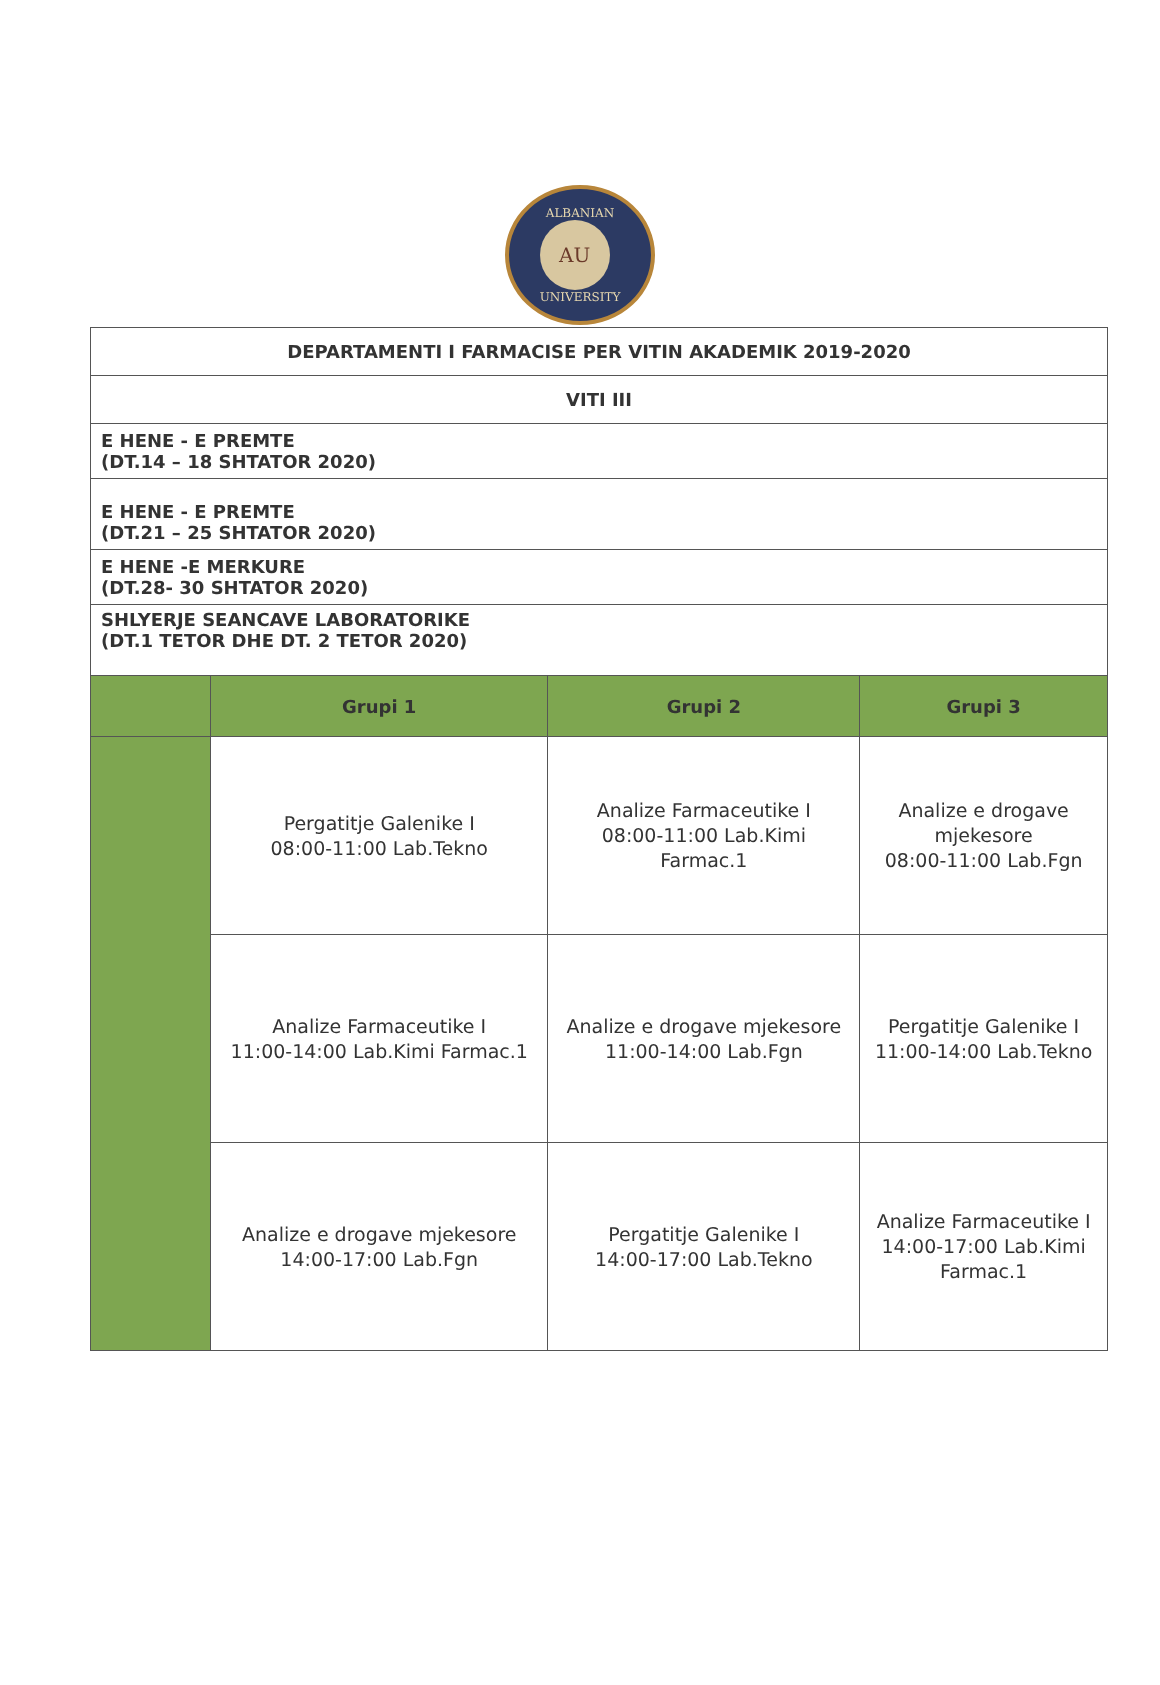ALBANIAN
AU
UNIVERSITY
| DEPARTAMENTI I FARMACISE PER VITIN AKADEMIK 2019-2020 | | | |
| VITI III | | | |
| E HENE - E PREMTE (DT.14 – 18 SHTATOR 2020) | | | |
| E HENE - E PREMTE (DT.21 – 25 SHTATOR 2020) | | | |
| E HENE -E MERKURE (DT.28- 30 SHTATOR 2020) | | | |
| SHLYERJE SEANCAVE LABORATORIKE (DT.1 TETOR DHE DT. 2 TETOR 2020) | | | |
| | Grupi 1 | Grupi 2 | Grupi 3 |
| | Pergatitje Galenike I 08:00-11:00 Lab.Tekno | Analize Farmaceutike I 08:00-11:00 Lab.Kimi Farmac.1 | Analize e drogave mjekesore 08:00-11:00 Lab.Fgn |
| | Analize Farmaceutike I 11:00-14:00 Lab.Kimi Farmac.1 | Analize e drogave mjekesore 11:00-14:00 Lab.Fgn | Pergatitje Galenike I 11:00-14:00 Lab.Tekno |
| | Analize e drogave mjekesore 14:00-17:00 Lab.Fgn | Pergatitje Galenike I 14:00-17:00 Lab.Tekno | Analize Farmaceutike I 14:00-17:00 Lab.Kimi Farmac.1 |